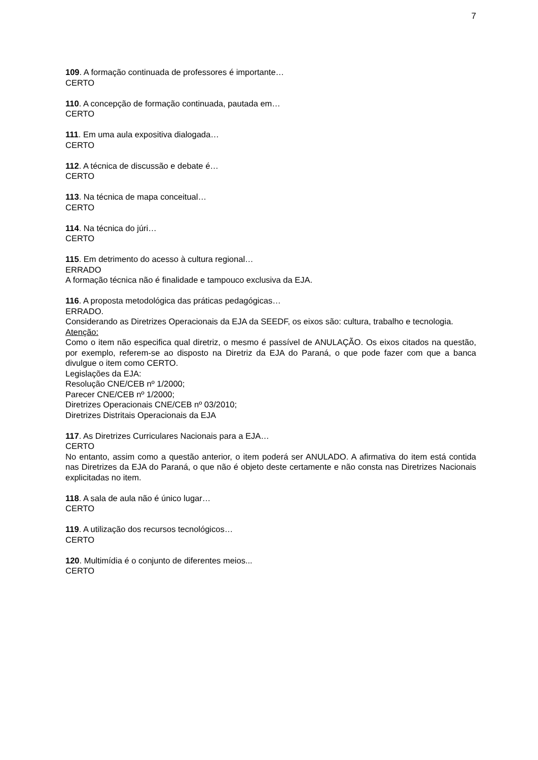7
109. A formação continuada de professores é importante…
CERTO
110. A concepção de formação continuada, pautada em…
CERTO
111. Em uma aula expositiva dialogada…
CERTO
112. A técnica de discussão e debate é…
CERTO
113. Na técnica de mapa conceitual…
CERTO
114. Na técnica do júri…
CERTO
115. Em detrimento do acesso à cultura regional…
ERRADO
A formação técnica não é finalidade e tampouco exclusiva da EJA.
116. A proposta metodológica das práticas pedagógicas…
ERRADO.
Considerando as Diretrizes Operacionais da EJA da SEEDF, os eixos são: cultura, trabalho e tecnologia.
Atenção:
Como o item não especifica qual diretriz, o mesmo é passível de ANULAÇÃO. Os eixos citados na questão, por exemplo, referem-se ao disposto na Diretriz da EJA do Paraná, o que pode fazer com que a banca divulgue o item como CERTO.
Legislações da EJA:
Resolução CNE/CEB nº 1/2000;
Parecer CNE/CEB nº 1/2000;
Diretrizes Operacionais CNE/CEB nº 03/2010;
Diretrizes Distritais Operacionais da EJA
117. As Diretrizes Curriculares Nacionais para a EJA…
CERTO
No entanto, assim como a questão anterior, o item poderá ser ANULADO. A afirmativa do item está contida nas Diretrizes da EJA do Paraná, o que não é objeto deste certamente e não consta nas Diretrizes Nacionais explicitadas no item.
118. A sala de aula não é único lugar…
CERTO
119. A utilização dos recursos tecnológicos…
CERTO
120. Multimídia é o conjunto de diferentes meios...
CERTO